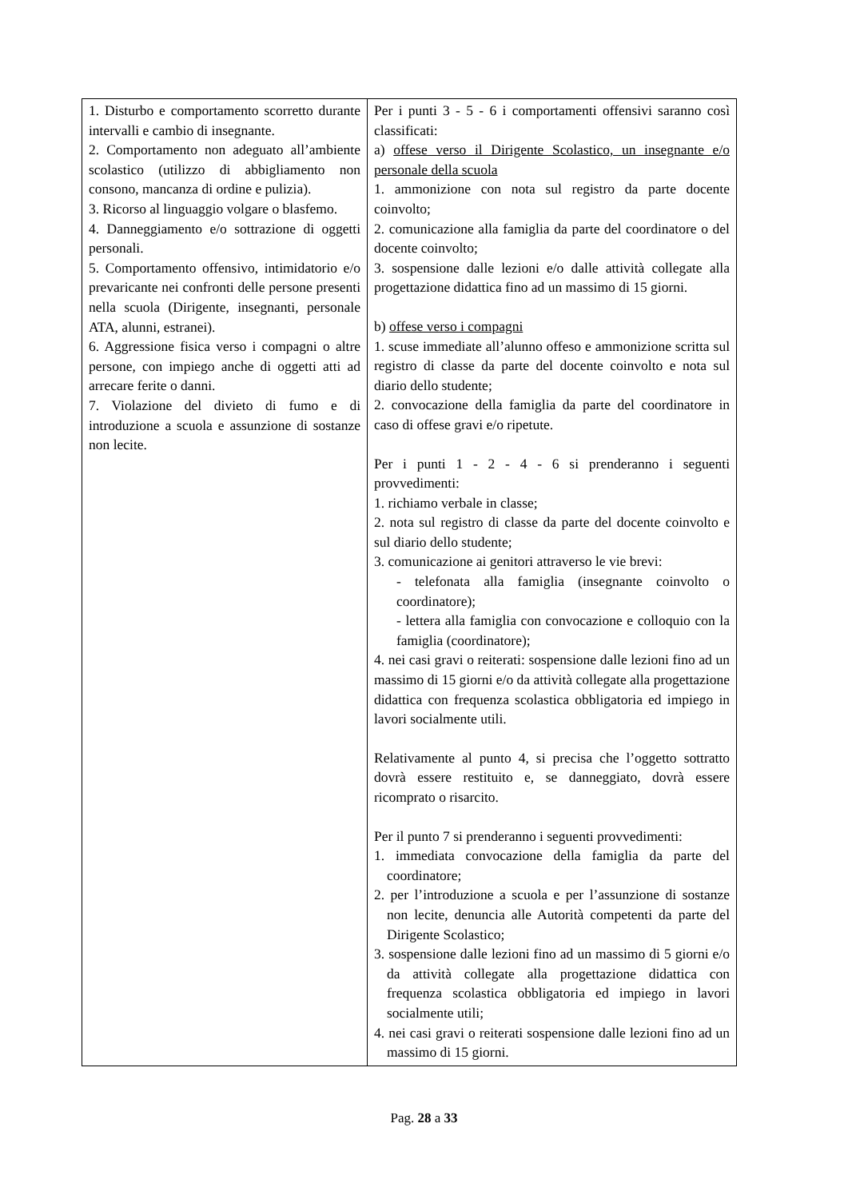| 1. Disturbo e comportamento scorretto durante intervalli e cambio di insegnante. 2. Comportamento non adeguato all’ambiente scolastico (utilizzo di abbigliamento non consono, mancanza di ordine e pulizia). 3. Ricorso al linguaggio volgare o blasfemo. 4. Danneggiamento e/o sottrazione di oggetti personali. 5. Comportamento offensivo, intimidatorio e/o prevaricante nei confronti delle persone presenti nella scuola (Dirigente, insegnanti, personale ATA, alunni, estranei). 6. Aggressione fisica verso i compagni o altre persone, con impiego anche di oggetti atti ad arrecare ferite o danni. 7. Violazione del divieto di fumo e di introduzione a scuola e assunzione di sostanze non lecite. | Per i punti 3 - 5 - 6 i comportamenti offensivi saranno così classificati: a) offese verso il Dirigente Scolastico, un insegnante e/o personale della scuola 1. ammonizione con nota sul registro da parte docente coinvolto; 2. comunicazione alla famiglia da parte del coordinatore o del docente coinvolto; 3. sospensione dalle lezioni e/o dalle attività collegate alla progettazione didattica fino ad un massimo di 15 giorni. b) offese verso i compagni 1. scuse immediate all’alunno offeso e ammonizione scritta sul registro di classe da parte del docente coinvolto e nota sul diario dello studente; 2. convocazione della famiglia da parte del coordinatore in caso di offese gravi e/o ripetute. Per i punti 1 - 2 - 4 - 6 si prenderanno i seguenti provvedimenti: 1. richiamo verbale in classe; 2. nota sul registro di classe da parte del docente coinvolto e sul diario dello studente; 3. comunicazione ai genitori attraverso le vie brevi: - telefonata alla famiglia (insegnante coinvolto o coordinatore); - lettera alla famiglia con convocazione e colloquio con la famiglia (coordinatore); 4. nei casi gravi o reiterati: sospensione dalle lezioni fino ad un massimo di 15 giorni e/o da attività collegate alla progettazione didattica con frequenza scolastica obbligatoria ed impiego in lavori socialmente utili. Relativamente al punto 4, si precisa che l’oggetto sottratto dovrà essere restituito e, se danneggiato, dovrà essere ricomprato o risarcito. Per il punto 7 si prenderanno i seguenti provvedimenti: 1. immediata convocazione della famiglia da parte del coordinatore; 2. per l’introduzione a scuola e per l’assunzione di sostanze non lecite, denuncia alle Autorità competenti da parte del Dirigente Scolastico; 3. sospensione dalle lezioni fino ad un massimo di 5 giorni e/o da attività collegate alla progettazione didattica con frequenza scolastica obbligatoria ed impiego in lavori socialmente utili; 4. nei casi gravi o reiterati sospensione dalle lezioni fino ad un massimo di 15 giorni. |
Pag. 28 a 33